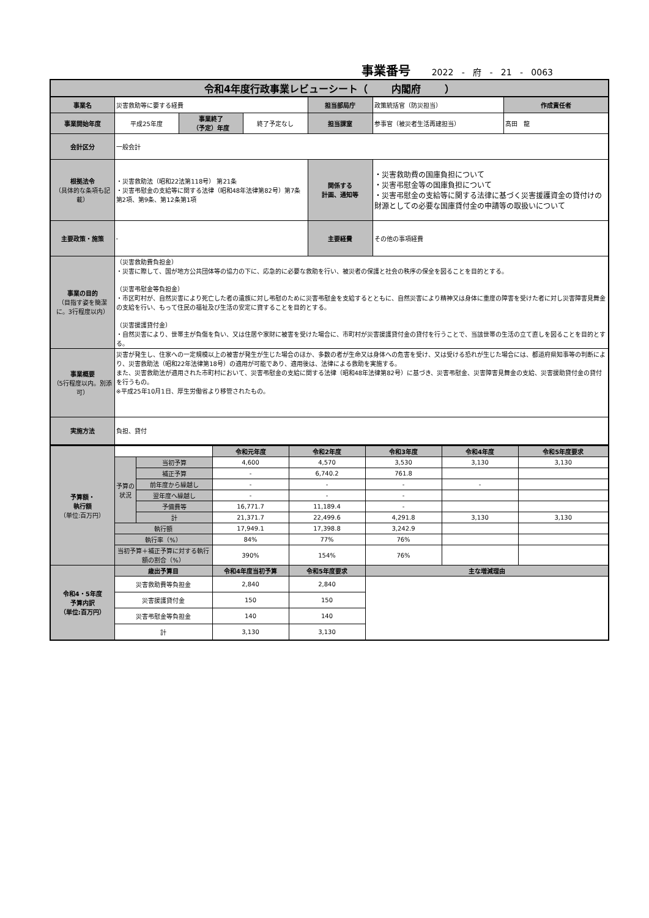事業番号 2022 - 府 - 21 - 0063
| 令和4年度行政事業レビューシート（ 内閣府 ） | | | | | | |
| 事業名 | 災害救助等に要する経費 | | | 担当部局庁 | 政策統括官（防災担当） | 作成責任者 |
| 事業開始年度 | 平成25年度 | 事業終了 （予定）年度 | 終了予定なし | 担当課室 | 参事官（被災者生活再建担当） | 髙田 龍 |
| 会計区分 | 一般会計 | | | | | |
| 根拠法令 （具体的な条項も記載） | ・災害救助法（昭和22法第118号） 第21条 ・災害弔慰金の支給等に関する法律（昭和48年法律第82号）第7条第2項、第9条、第12条第1項 | | | 関係する 計画、通知等 | ・災害救助費の国庫負担について ・災害弔慰金等の国庫負担について ・災害弔慰金の支給等に関する法律に基づく災害援護資金の貸付けの財源としての必要な国庫貸付金の申請等の取扱いについて | |
| 主要政策・施策 | - | | | 主要経費 | その他の事項経費 | |
| 事業の目的 （目指す姿を簡潔に。3行程度以内） | （災害救助費負担金） ・災害に際して、国が地方公共団体等の協力の下に、応急的に必要な救助を行い、被災者の保護と社会の秩序の保全を図ることを目的とする。 （災害弔慰金等負担金） ・市区町村が、自然災害により死亡した者の遺族に対し弔慰のために災害弔慰金を支給するとともに、自然災害により精神又は身体に重度の障害を受けた者に対し災害障害見舞金の支給を行い、もって住民の福祉及び生活の安定に資することを目的とする。 （災害援護貸付金） ・自然災害により、世帯主が負傷を負い、又は住居や家財に被害を受けた場合に、市町村が災害援護貸付金の貸付を行うことで、当該世帯の生活の立て直しを図ることを目的とする。 | | | | | |
| 事業概要 （5行程度以内。別添可） | 災害が発生し、住家への一定規模以上の被害が発生が生じた場合のほか、多数の者が生命又は身体への危害を受け、又は受ける恐れが生じた場合には、都道府県知事等の判断により、災害救助法（昭和22年法律第18号）の適用が可能であり、適用後は、法律による救助を実施する。 また、災害救助法が適用された市町村において、災害弔慰金の支給に関する法律（昭和48年法律第82号）に基づき、災害弔慰金、災害障害見舞金の支給、災害援助貸付金の貸付を行うもの。 ※平成25年10月1日、厚生労働省より移管されたもの。 | | | | | |
| 実施方法 | 負担、貸付 | | | | | |
| 予算額・ 執行額 （単位:百万円） | | | 令和元年度 | 令和2年度 | 令和3年度 | 令和4年度 | 令和5年度要求 |
| | 予算の状況 | 当初予算 | 4,600 | 4,570 | 3,530 | 3,130 | 3,130 |
| | | 補正予算 | - | 6,740.2 | 761.8 | | |
| | | 前年度から繰越し | - | - | - | - | |
| | | 翌年度へ繰越し | - | - | - | | |
| | | 予備費等 | 16,771.7 | 11,189.4 | - | | |
| | | 計 | 21,371.7 | 22,499.6 | 4,291.8 | 3,130 | 3,130 |
| | 執行額 | | 17,949.1 | 17,398.8 | 3,242.9 | | |
| | 執行率（%） | | 84% | 77% | 76% | | |
| | 当初予算＋補正予算に対する執行額の割合（%） | | 390% | 154% | 76% | | |
| 令和4・5年度 予算内訳 （単位:百万円） | 歳出予算目 | | 令和4年度当初予算 | 令和5年度要求 | 主な増減理由 | | |
| | 災害救助費等負担金 | | 2,840 | 2,840 | | | |
| | 災害援護貸付金 | | 150 | 150 | | | |
| | 災害弔慰金等負担金 | | 140 | 140 | | | |
| | 計 | | 3,130 | 3,130 | | | |